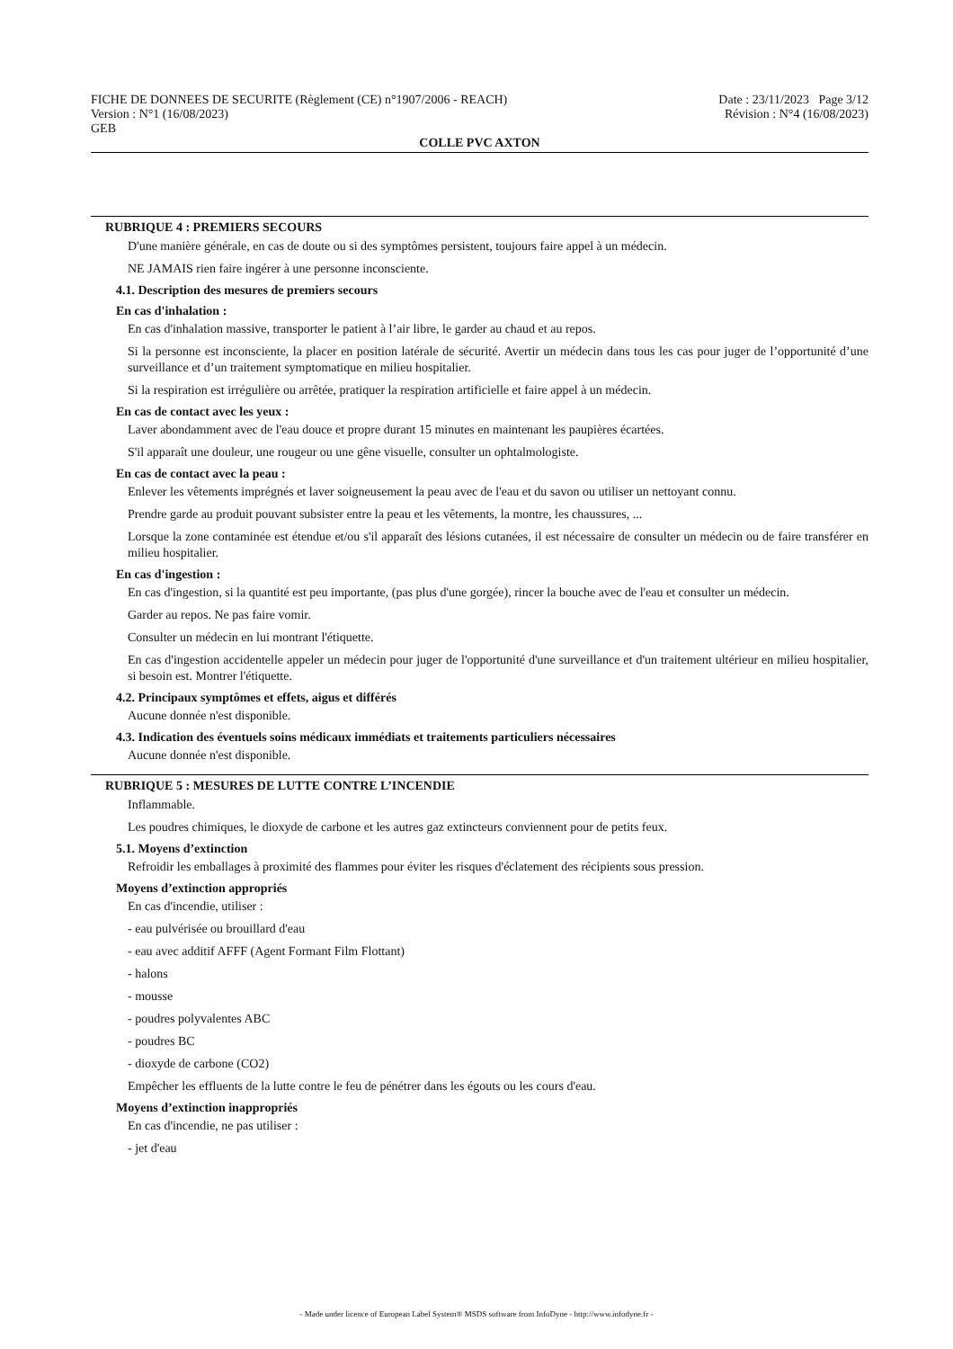FICHE DE DONNEES DE SECURITE (Règlement (CE) n°1907/2006 - REACH) Date : 23/11/2023 Page 3/12
Version : N°1 (16/08/2023) Révision : N°4 (16/08/2023)
GEB
COLLE PVC AXTON
RUBRIQUE 4 : PREMIERS SECOURS
D'une manière générale, en cas de doute ou si des symptômes persistent, toujours faire appel à un médecin.
NE JAMAIS rien faire ingérer à une personne inconsciente.
4.1. Description des mesures de premiers secours
En cas d'inhalation :
En cas d'inhalation massive, transporter le patient à l’air libre, le garder au chaud et au repos.
Si la personne est inconsciente, la placer en position latérale de sécurité. Avertir un médecin dans tous les cas pour juger de l’opportunité d’une surveillance et d’un traitement symptomatique en milieu hospitalier.
Si la respiration est irrégulière ou arrêtée, pratiquer la respiration artificielle et faire appel à un médecin.
En cas de contact avec les yeux :
Laver abondamment avec de l'eau douce et propre durant 15 minutes en maintenant les paupières écartées.
S'il apparaît une douleur, une rougeur ou une gêne visuelle, consulter un ophtalmologiste.
En cas de contact avec la peau :
Enlever les vêtements imprégnés et laver soigneusement la peau avec de l'eau et du savon ou utiliser un nettoyant connu.
Prendre garde au produit pouvant subsister entre la peau et les vêtements, la montre, les chaussures, ...
Lorsque la zone contaminée est étendue et/ou s'il apparaît des lésions cutanées, il est nécessaire de consulter un médecin ou de faire transférer en milieu hospitalier.
En cas d'ingestion :
En cas d'ingestion, si la quantité est peu importante, (pas plus d'une gorgée), rincer la bouche avec de l'eau et consulter un médecin.
Garder au repos. Ne pas faire vomir.
Consulter un médecin en lui montrant l'étiquette.
En cas d'ingestion accidentelle appeler un médecin pour juger de l'opportunité d'une surveillance et d'un traitement ultérieur en milieu hospitalier, si besoin est. Montrer l'étiquette.
4.2. Principaux symptômes et effets, aigus et différés
Aucune donnée n'est disponible.
4.3. Indication des éventuels soins médicaux immédiats et traitements particuliers nécessaires
Aucune donnée n'est disponible.
RUBRIQUE 5 : MESURES DE LUTTE CONTRE L’INCENDIE
Inflammable.
Les poudres chimiques, le dioxyde de carbone et les autres gaz extincteurs conviennent pour de petits feux.
5.1. Moyens d’extinction
Refroidir les emballages à proximité des flammes pour éviter les risques d'éclatement des récipients sous pression.
Moyens d’extinction appropriés
En cas d'incendie, utiliser :
- eau pulvérisée ou brouillard d'eau
- eau avec additif AFFF (Agent Formant Film Flottant)
- halons
- mousse
- poudres polyvalentes ABC
- poudres BC
- dioxyde de carbone (CO2)
Empêcher les effluents de la lutte contre le feu de pénétrer dans les égouts ou les cours d'eau.
Moyens d’extinction inappropriés
En cas d'incendie, ne pas utiliser :
- jet d'eau
- Made under licence of European Label System® MSDS software from InfoDyne - http://www.infodyne.fr -